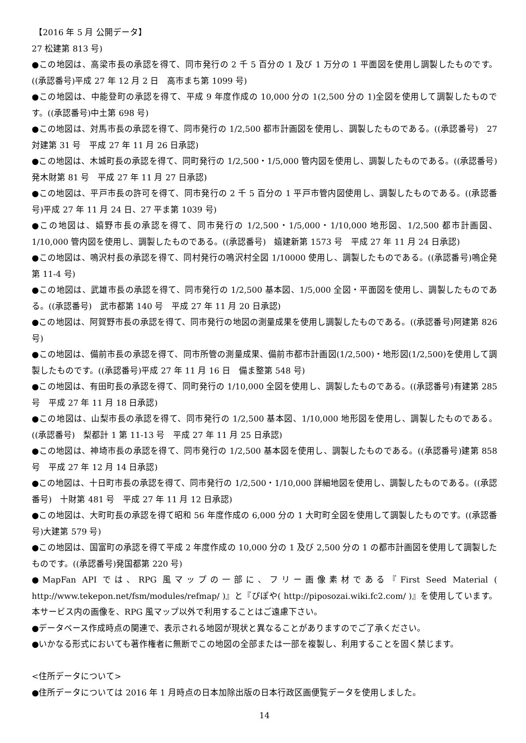【2016 年 5 月 公開データ】
27 松建第 813 号)
●この地図は、高梁市長の承認を得て、同市発行の 2 千 5 百分の 1 及び 1 万分の 1 平面図を使用し調製したものです。((承認番号)平成 27 年 12 月 2 日　高市まち第 1099 号)
●この地図は、中能登町の承認を得て、平成 9 年度作成の 10,000 分の 1(2,500 分の 1)全図を使用して調製したものです。((承認番号)中土第 698 号)
●この地図は、対馬市長の承認を得て、同市発行の 1/2,500 都市計画図を使用し、調製したものである。((承認番号)　27 対建第 31 号　平成 27 年 11 月 26 日承認)
●この地図は、木城町長の承認を得て、同町発行の 1/2,500・1/5,000 管内図を使用し、調製したものである。((承認番号)　発木財第 81 号　平成 27 年 11 月 27 日承認)
●この地図は、平戸市長の許可を得て、同市発行の 2 千 5 百分の 1 平戸市管内図使用し、調製したものである。((承認番号)平成 27 年 11 月 24 日、27 平ま第 1039 号)
●この地図は、嬉野市長の承認を得て、同市発行の 1/2,500・1/5,000・1/10,000 地形図、1/2,500 都市計画図、1/10,000 管内図を使用し、調製したものである。((承認番号)　嬉建新第 1573 号　平成 27 年 11 月 24 日承認)
●この地図は、鳴沢村長の承認を得て、同村発行の鳴沢村全図 1/10000 使用し、調製したものである。((承認番号)鳴企発第 11-4 号)
●この地図は、武雄市長の承認を得て、同市発行の 1/2,500 基本図、1/5,000 全図・平面図を使用し、調製したものである。((承認番号)　武市都第 140 号　平成 27 年 11 月 20 日承認)
●この地図は、阿賀野市長の承認を得て、同市発行の地図の測量成果を使用し調製したものである。((承認番号)阿建第 826 号)
●この地図は、備前市長の承認を得て、同市所管の測量成果、備前市都市計画図(1/2,500)・地形図(1/2,500)を使用して調製したものです。((承認番号)平成 27 年 11 月 16 日　備ま整第 548 号)
●この地図は、有田町長の承認を得て、同町発行の 1/10,000 全図を使用し、調製したものである。((承認番号)有建第 285 号　平成 27 年 11 月 18 日承認)
●この地図は、山梨市長の承認を得て、同市発行の 1/2,500 基本図、1/10,000 地形図を使用し、調製したものである。((承認番号)　梨都計 1 第 11-13 号　平成 27 年 11 月 25 日承認)
●この地図は、神埼市長の承認を得て、同市発行の 1/2,500 基本図を使用し、調製したものである。((承認番号)建第 858 号　平成 27 年 12 月 14 日承認)
●この地図は、十日町市長の承認を得て、同市発行の 1/2,500・1/10,000 詳細地図を使用し、調製したものである。((承認番号)　十財第 481 号　平成 27 年 11 月 12 日承認)
●この地図は、大町町長の承認を得て昭和 56 年度作成の 6,000 分の 1 大町町全図を使用して調製したものです。((承認番号)大建第 579 号)
●この地図は、国富町の承認を得て平成 2 年度作成の 10,000 分の 1 及び 2,500 分の 1 の都市計画図を使用して調製したものです。((承認番号)発国都第 220 号)
●MapFan API では、RPG 風マップの一部に、フリー画像素材である『First Seed Material ( http://www.tekepon.net/fsm/modules/refmap/ )』と『ぴぽや( http://piposozai.wiki.fc2.com/ )』を使用しています。本サービス内の画像を、RPG 風マップ以外で利用することはご遠慮下さい。
●データベース作成時点の関連で、表示される地図が現状と異なることがありますのでご了承ください。
●いかなる形式においても著作権者に無断でこの地図の全部または一部を複製し、利用することを固く禁じます。
<住所データについて>
●住所データについては 2016 年 1 月時点の日本加除出版の日本行政区画便覧データを使用しました。
14